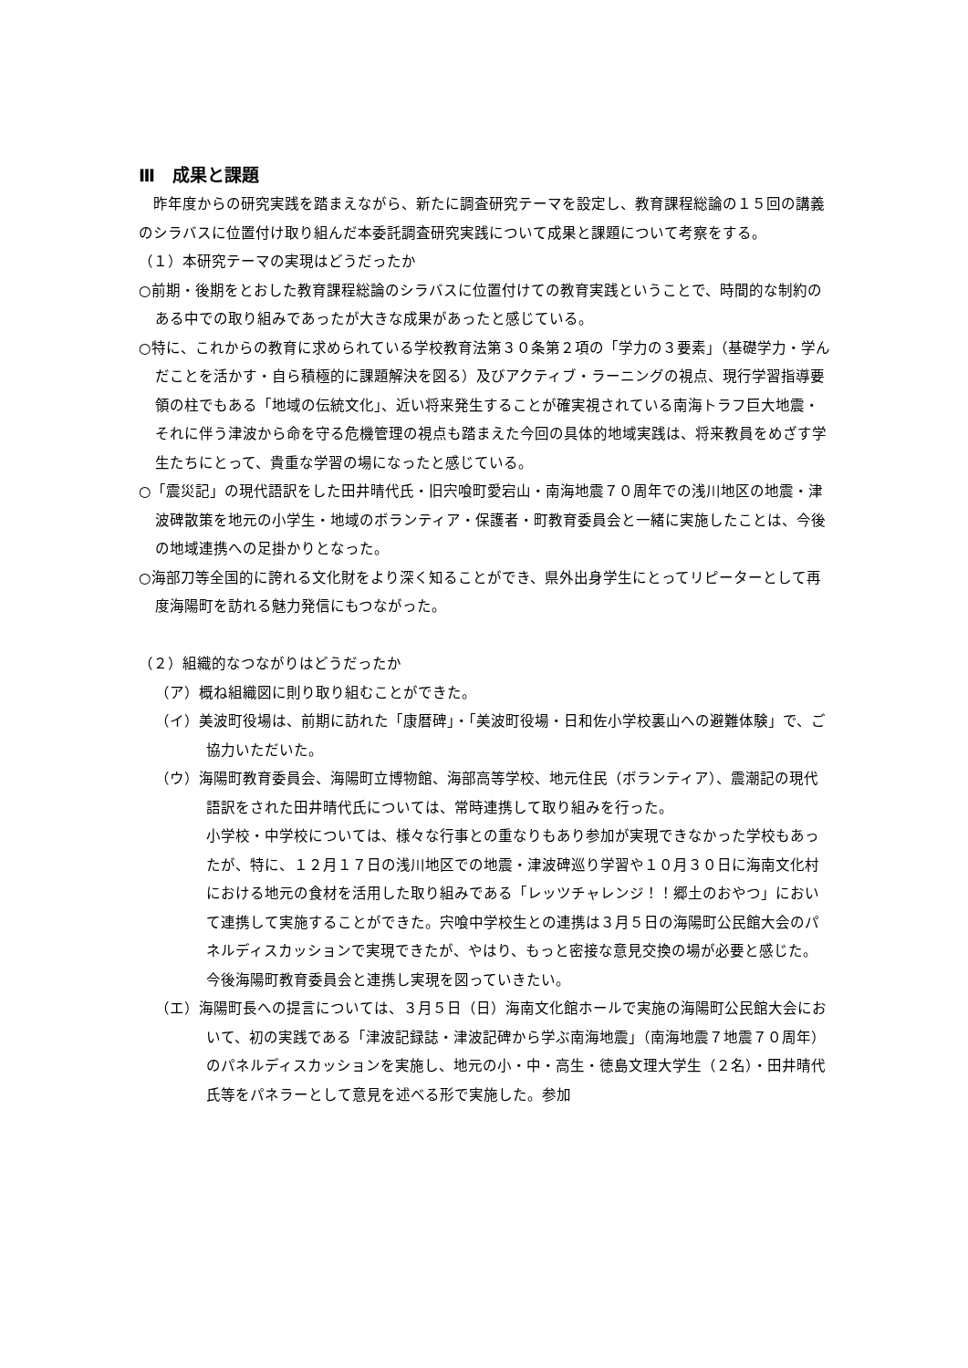Ⅲ　成果と課題
　昨年度からの研究実践を踏まえながら、新たに調査研究テーマを設定し、教育課程総論の１５回の講義のシラバスに位置付け取り組んだ本委託調査研究実践について成果と課題について考察をする。
（１）本研究テーマの実現はどうだったか
○前期・後期をとおした教育課程総論のシラバスに位置付けての教育実践ということで、時間的な制約のある中での取り組みであったが大きな成果があったと感じている。
○特に、これからの教育に求められている学校教育法第３０条第２項の「学力の３要素」（基礎学力・学んだことを活かす・自ら積極的に課題解決を図る）及びアクティブ・ラーニングの視点、現行学習指導要領の柱でもある「地域の伝統文化」、近い将来発生することが確実視されている南海トラフ巨大地震・それに伴う津波から命を守る危機管理の視点も踏まえた今回の具体的地域実践は、将来教員をめざす学生たちにとって、貴重な学習の場になったと感じている。
○「震災記」の現代語訳をした田井晴代氏・旧宍喰町愛宕山・南海地震７０周年での浅川地区の地震・津波碑散策を地元の小学生・地域のボランティア・保護者・町教育委員会と一緒に実施したことは、今後の地域連携への足掛かりとなった。
○海部刀等全国的に誇れる文化財をより深く知ることができ、県外出身学生にとってリピーターとして再度海陽町を訪れる魅力発信にもつながった。
（２）組織的なつながりはどうだったか
（ア）概ね組織図に則り取り組むことができた。
（イ）美波町役場は、前期に訪れた「康暦碑」・「美波町役場・日和佐小学校裏山への避難体験」で、ご協力いただいた。
（ウ）海陽町教育委員会、海陽町立博物館、海部高等学校、地元住民（ボランティア）、震潮記の現代語訳をされた田井晴代氏については、常時連携して取り組みを行った。
小学校・中学校については、様々な行事との重なりもあり参加が実現できなかった学校もあったが、特に、１２月１７日の浅川地区での地震・津波碑巡り学習や１０月３０日に海南文化村における地元の食材を活用した取り組みである「レッツチャレンジ！！郷土のおやつ」において連携して実施することができた。宍喰中学校生との連携は３月５日の海陽町公民館大会のパネルディスカッションで実現できたが、やはり、もっと密接な意見交換の場が必要と感じた。今後海陽町教育委員会と連携し実現を図っていきたい。
（エ）海陽町長への提言については、３月５日（日）海南文化館ホールで実施の海陽町公民館大会において、初の実践である「津波記録誌・津波記碑から学ぶ南海地震」（南海地震７地震７０周年）のパネルディスカッションを実施し、地元の小・中・高生・徳島文理大学生（２名）・田井晴代氏等をパネラーとして意見を述べる形で実施した。参加